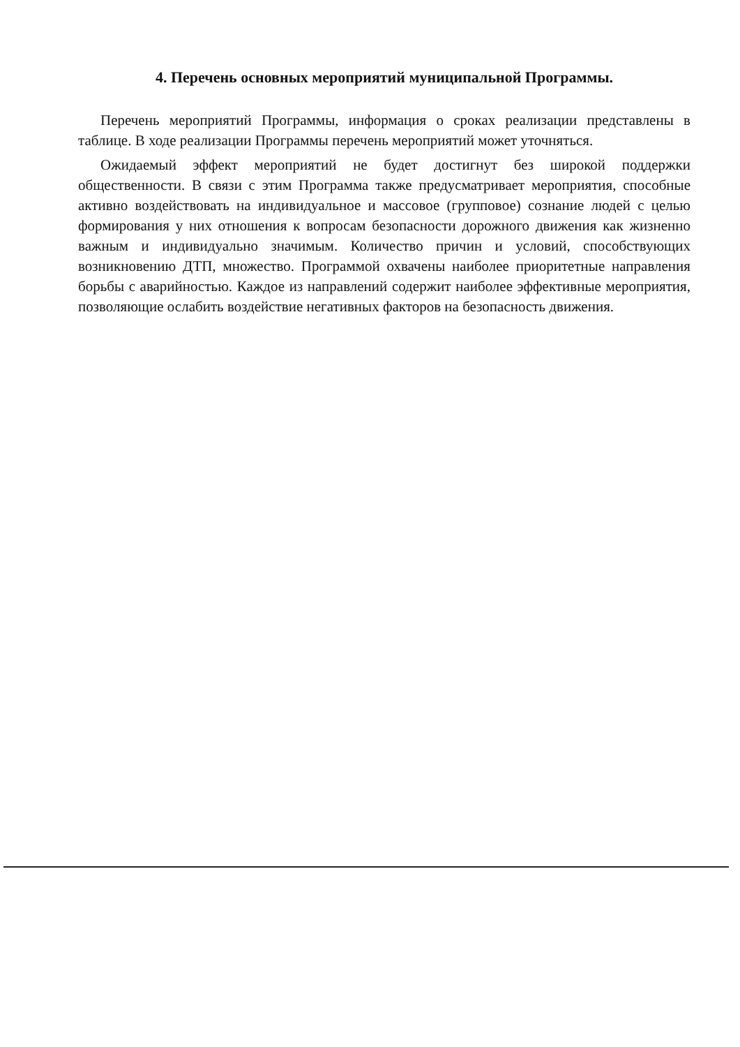4. Перечень основных мероприятий муниципальной Программы.
Перечень мероприятий Программы, информация о сроках реализации представлены в таблице. В ходе реализации Программы перечень мероприятий может уточняться.
Ожидаемый эффект мероприятий не будет достигнут без широкой поддержки общественности. В связи с этим Программа также предусматривает мероприятия, способные активно воздействовать на индивидуальное и массовое (групповое) сознание людей с целью формирования у них отношения к вопросам безопасности дорожного движения как жизненно важным и индивидуально значимым. Количество причин и условий, способствующих возникновению ДТП, множество. Программой охвачены наиболее приоритетные направления борьбы с аварийностью. Каждое из направлений содержит наиболее эффективные мероприятия, позволяющие ослабить воздействие негативных факторов на безопасность движения.